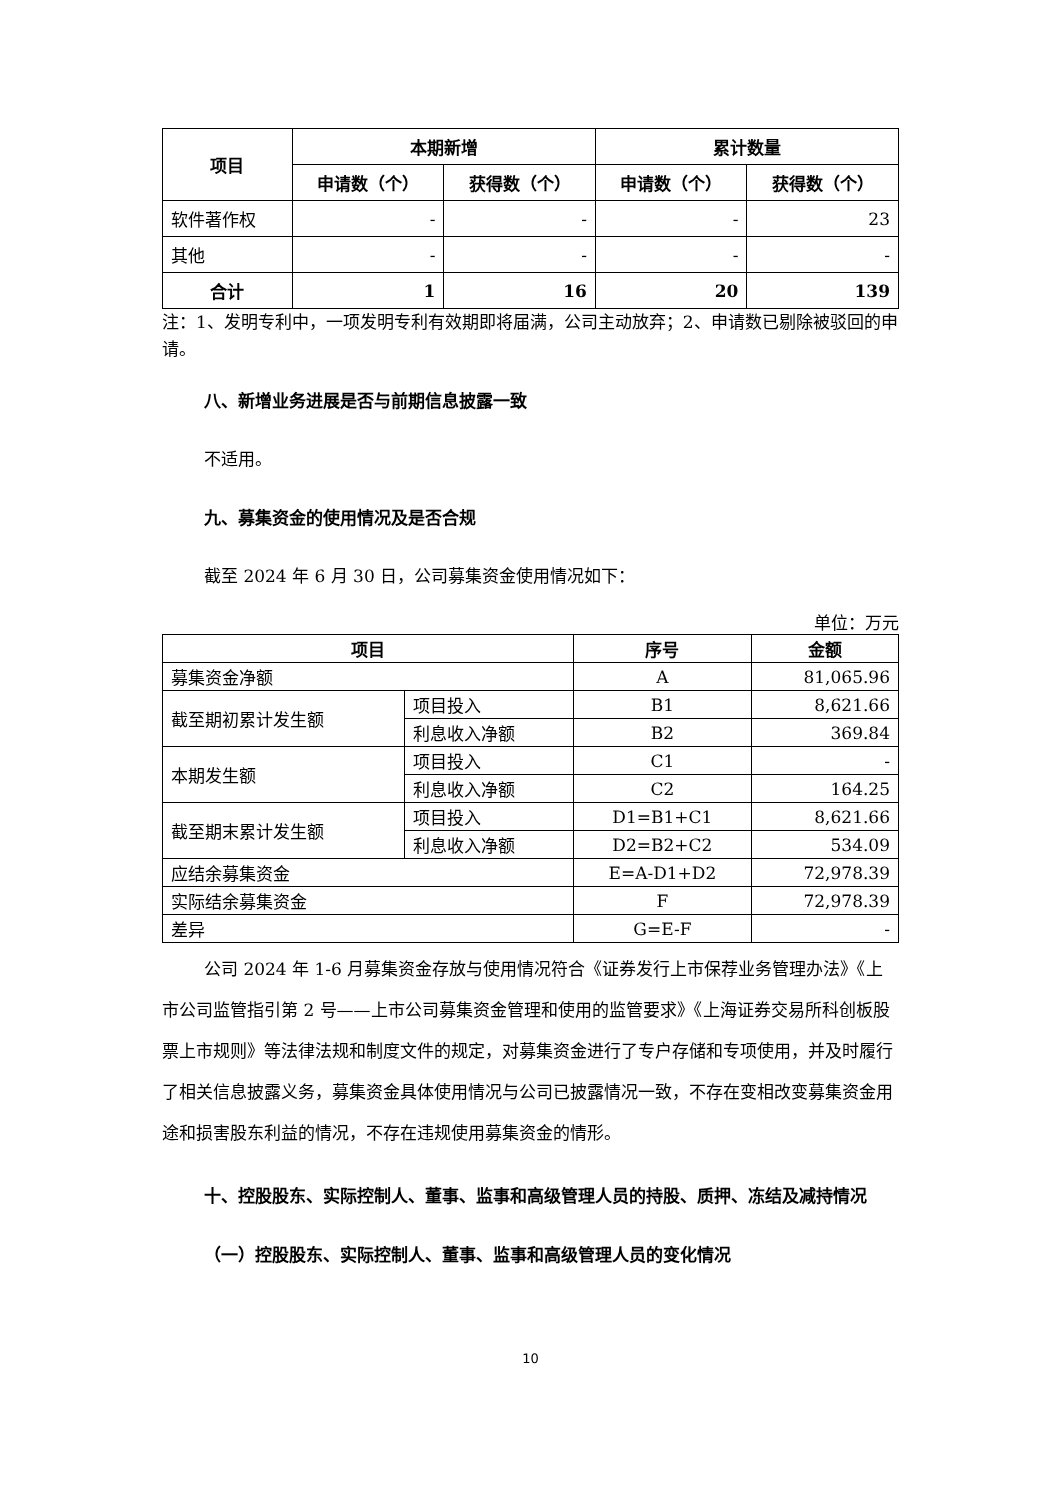| 项目 | 本期新增 | | 累计数量 | |
| --- | --- | --- | --- | --- |
| | 申请数（个） | 获得数（个） | 申请数（个） | 获得数（个） |
| 软件著作权 | - | - | - | 23 |
| 其他 | - | - | - | - |
| 合计 | 1 | 16 | 20 | 139 |
注：1、发明专利中，一项发明专利有效期即将届满，公司主动放弃；2、申请数已剔除被驳回的申请。
八、新增业务进展是否与前期信息披露一致
不适用。
九、募集资金的使用情况及是否合规
截至 2024 年 6 月 30 日，公司募集资金使用情况如下：
单位：万元
| 项目 | | 序号 | 金额 |
| --- | --- | --- | --- |
| 募集资金净额 | | A | 81,065.96 |
| 截至期初累计发生额 | 项目投入 | B1 | 8,621.66 |
| | 利息收入净额 | B2 | 369.84 |
| 本期发生额 | 项目投入 | C1 | - |
| | 利息收入净额 | C2 | 164.25 |
| 截至期末累计发生额 | 项目投入 | D1=B1+C1 | 8,621.66 |
| | 利息收入净额 | D2=B2+C2 | 534.09 |
| 应结余募集资金 | | E=A-D1+D2 | 72,978.39 |
| 实际结余募集资金 | | F | 72,978.39 |
| 差异 | | G=E-F | - |
公司 2024 年 1-6 月募集资金存放与使用情况符合《证券发行上市保荐业务管理办法》《上市公司监管指引第 2 号——上市公司募集资金管理和使用的监管要求》《上海证券交易所科创板股票上市规则》等法律法规和制度文件的规定，对募集资金进行了专户存储和专项使用，并及时履行了相关信息披露义务，募集资金具体使用情况与公司已披露情况一致，不存在变相改变募集资金用途和损害股东利益的情况，不存在违规使用募集资金的情形。
十、控股股东、实际控制人、董事、监事和高级管理人员的持股、质押、冻结及减持情况
（一）控股股东、实际控制人、董事、监事和高级管理人员的变化情况
10